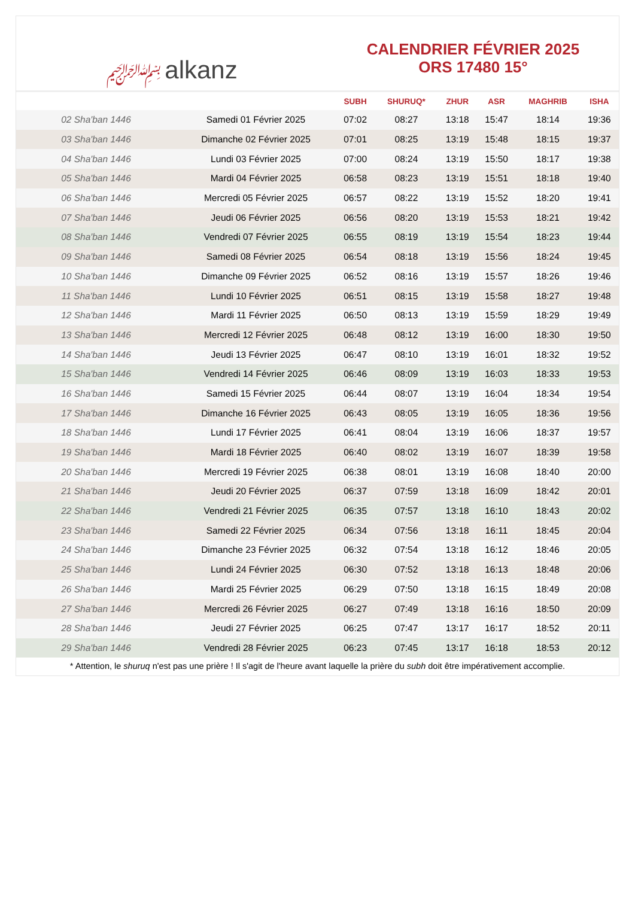﷽ alkanz
CALENDRIER FÉVRIER 2025
ORS 17480 15°
| | | SUBH | SHURUQ* | ZHUR | ASR | MAGHRIB | ISHA |
| --- | --- | --- | --- | --- | --- | --- | --- |
| 02 Sha'ban 1446 | Samedi 01 Février 2025 | 07:02 | 08:27 | 13:18 | 15:47 | 18:14 | 19:36 |
| 03 Sha'ban 1446 | Dimanche 02 Février 2025 | 07:01 | 08:25 | 13:19 | 15:48 | 18:15 | 19:37 |
| 04 Sha'ban 1446 | Lundi 03 Février 2025 | 07:00 | 08:24 | 13:19 | 15:50 | 18:17 | 19:38 |
| 05 Sha'ban 1446 | Mardi 04 Février 2025 | 06:58 | 08:23 | 13:19 | 15:51 | 18:18 | 19:40 |
| 06 Sha'ban 1446 | Mercredi 05 Février 2025 | 06:57 | 08:22 | 13:19 | 15:52 | 18:20 | 19:41 |
| 07 Sha'ban 1446 | Jeudi 06 Février 2025 | 06:56 | 08:20 | 13:19 | 15:53 | 18:21 | 19:42 |
| 08 Sha'ban 1446 | Vendredi 07 Février 2025 | 06:55 | 08:19 | 13:19 | 15:54 | 18:23 | 19:44 |
| 09 Sha'ban 1446 | Samedi 08 Février 2025 | 06:54 | 08:18 | 13:19 | 15:56 | 18:24 | 19:45 |
| 10 Sha'ban 1446 | Dimanche 09 Février 2025 | 06:52 | 08:16 | 13:19 | 15:57 | 18:26 | 19:46 |
| 11 Sha'ban 1446 | Lundi 10 Février 2025 | 06:51 | 08:15 | 13:19 | 15:58 | 18:27 | 19:48 |
| 12 Sha'ban 1446 | Mardi 11 Février 2025 | 06:50 | 08:13 | 13:19 | 15:59 | 18:29 | 19:49 |
| 13 Sha'ban 1446 | Mercredi 12 Février 2025 | 06:48 | 08:12 | 13:19 | 16:00 | 18:30 | 19:50 |
| 14 Sha'ban 1446 | Jeudi 13 Février 2025 | 06:47 | 08:10 | 13:19 | 16:01 | 18:32 | 19:52 |
| 15 Sha'ban 1446 | Vendredi 14 Février 2025 | 06:46 | 08:09 | 13:19 | 16:03 | 18:33 | 19:53 |
| 16 Sha'ban 1446 | Samedi 15 Février 2025 | 06:44 | 08:07 | 13:19 | 16:04 | 18:34 | 19:54 |
| 17 Sha'ban 1446 | Dimanche 16 Février 2025 | 06:43 | 08:05 | 13:19 | 16:05 | 18:36 | 19:56 |
| 18 Sha'ban 1446 | Lundi 17 Février 2025 | 06:41 | 08:04 | 13:19 | 16:06 | 18:37 | 19:57 |
| 19 Sha'ban 1446 | Mardi 18 Février 2025 | 06:40 | 08:02 | 13:19 | 16:07 | 18:39 | 19:58 |
| 20 Sha'ban 1446 | Mercredi 19 Février 2025 | 06:38 | 08:01 | 13:19 | 16:08 | 18:40 | 20:00 |
| 21 Sha'ban 1446 | Jeudi 20 Février 2025 | 06:37 | 07:59 | 13:18 | 16:09 | 18:42 | 20:01 |
| 22 Sha'ban 1446 | Vendredi 21 Février 2025 | 06:35 | 07:57 | 13:18 | 16:10 | 18:43 | 20:02 |
| 23 Sha'ban 1446 | Samedi 22 Février 2025 | 06:34 | 07:56 | 13:18 | 16:11 | 18:45 | 20:04 |
| 24 Sha'ban 1446 | Dimanche 23 Février 2025 | 06:32 | 07:54 | 13:18 | 16:12 | 18:46 | 20:05 |
| 25 Sha'ban 1446 | Lundi 24 Février 2025 | 06:30 | 07:52 | 13:18 | 16:13 | 18:48 | 20:06 |
| 26 Sha'ban 1446 | Mardi 25 Février 2025 | 06:29 | 07:50 | 13:18 | 16:15 | 18:49 | 20:08 |
| 27 Sha'ban 1446 | Mercredi 26 Février 2025 | 06:27 | 07:49 | 13:18 | 16:16 | 18:50 | 20:09 |
| 28 Sha'ban 1446 | Jeudi 27 Février 2025 | 06:25 | 07:47 | 13:17 | 16:17 | 18:52 | 20:11 |
| 29 Sha'ban 1446 | Vendredi 28 Février 2025 | 06:23 | 07:45 | 13:17 | 16:18 | 18:53 | 20:12 |
* Attention, le shuruq n'est pas une prière ! Il s'agit de l'heure avant laquelle la prière du subh doit être impérativement accomplie.